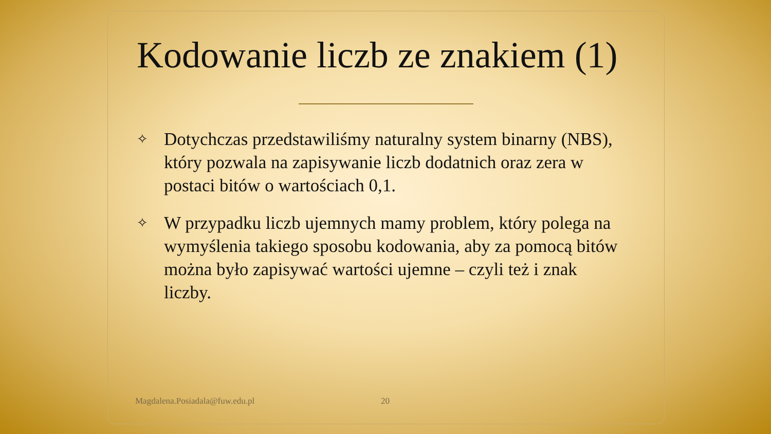Kodowanie liczb ze znakiem (1)
✧ Dotychczas przedstawiliśmy naturalny system binarny (NBS), który pozwala na zapisywanie liczb dodatnich oraz zera w postaci bitów o wartościach 0,1.
✧ W przypadku liczb ujemnych mamy problem, który polega na wymyślenia takiego sposobu kodowania, aby za pomocą bitów można było zapisywać wartości ujemne – czyli też i znak liczby.
Magdalena.Posiadala@fuw.edu.pl 20